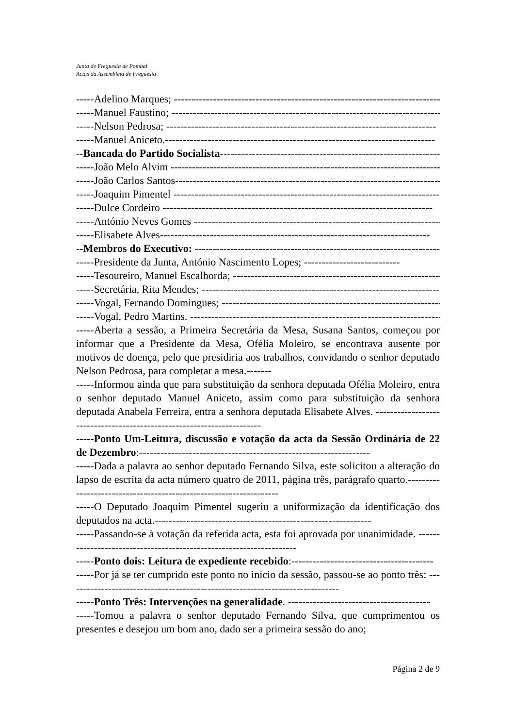Junta de Freguesia de Pombal
Actas da Assembleia de Freguesia
-----Adelino Marques; ----------------------------------------------------------------------------
-----Manuel Faustino; ----------------------------------------------------------------------------
-----Nelson Pedrosa; ----------------------------------------------------------------------------
-----Manuel Aniceto.----------------------------------------------------------------------------
--Bancada do Partido Socialista----------------------------------------------------------------------------
-----João Melo Alvim ----------------------------------------------------------------------------
-----João Carlos Santos----------------------------------------------------------------------------
-----Joaquim Pimentel ----------------------------------------------------------------------------
-----Dulce Cordeiro ----------------------------------------------------------------------------
-----António Neves Gomes ----------------------------------------------------------------------------
-----Elisabete Alves----------------------------------------------------------------------------
--Membros do Executivo: ----------------------------------------------------------------------------
-----Presidente da Junta, António Nascimento Lopes; ---------------------------
-----Tesoureiro, Manuel Escalhorda; ----------------------------------------------------------------------------
-----Secretária, Rita Mendes; ----------------------------------------------------------------------------
-----Vogal, Fernando Domingues; ----------------------------------------------------------------------------
-----Vogal, Pedro Martins. ----------------------------------------------------------------------------
-----Aberta a sessão, a Primeira Secretária da Mesa, Susana Santos, começou por informar que a Presidente da Mesa, Ofélia Moleiro, se encontrava ausente por motivos de doença, pelo que presidiria aos trabalhos, convidando o senhor deputado Nelson Pedrosa, para completar a mesa.-------
-----Informou ainda que para substituição da senhora deputada Ofélia Moleiro, entra o senhor deputado Manuel Aniceto, assim como para substituição da senhora deputada Anabela Ferreira, entra a senhora deputada Elisabete Alves. ----------------------------------------------------------------------
-----Ponto Um-Leitura, discussão e votação da acta da Sessão Ordinária de 22 de Dezembro:-----------------------------------------------------------------
-----Dada a palavra ao senhor deputado Fernando Silva, este solicitou a alteração do lapso de escrita da acta número quatro de 2011, página três, parágrafo quarto.------------------------------------------------------------------
-----O Deputado Joaquim Pimentel sugeriu a uniformização da identificação dos deputados na acta.-------------------------------------------------------------
-----Passando-se à votação da referida acta, esta foi aprovada por unanimidade. --------------------------------------------------------------------
-----Ponto dois: Leitura de expediente recebido:----------------------------------------
-----Por já se ter cumprido este ponto no início da sessão, passou-se ao ponto três: -----------------------------------------------------------------------------
-----Ponto Três: Intervenções na generalidade. ----------------------------------------
-----Tomou a palavra o senhor deputado Fernando Silva, que cumprimentou os presentes e desejou um bom ano, dado ser a primeira sessão do ano;
Página 2 de 9